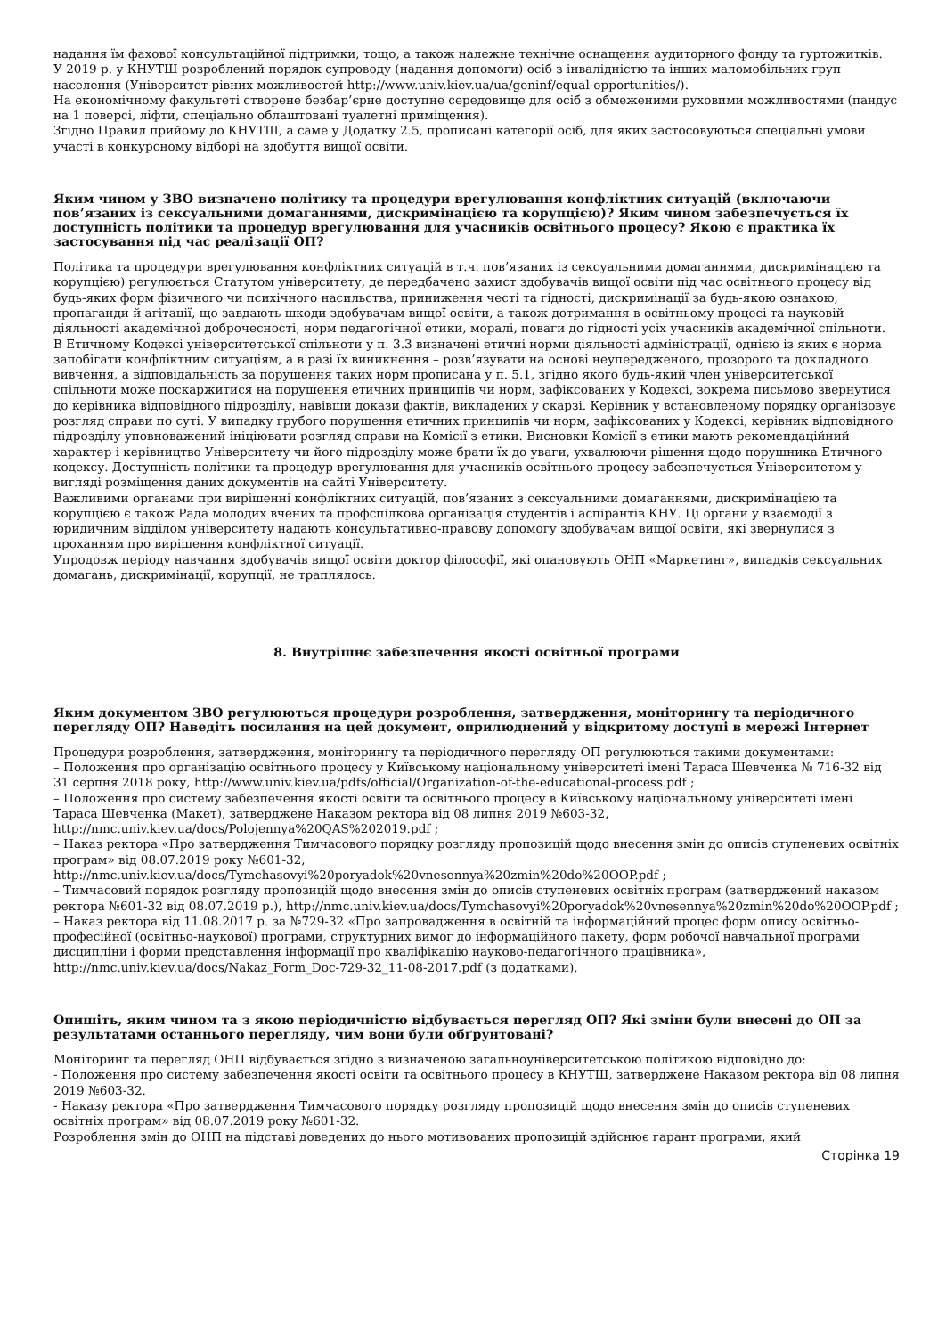надання їм фахової консультаційної підтримки, тощо, а також належне технічне оснащення аудиторного фонду та гуртожитків.
У 2019 р. у КНУТШ розроблений порядок супроводу (надання допомоги) осіб з інвалідністю та інших маломобільних груп населення (Університет рівних можливостей http://www.univ.kiev.ua/ua/geninf/equal-opportunities/).
На економічному факультеті створене безбар’єрне доступне середовище для осіб з обмеженими руховими можливостями (пандус на 1 поверсі, ліфти, спеціально облаштовані туалетні приміщення).
Згідно Правил прийому до КНУТШ, а саме у Додатку 2.5, прописані категорії осіб, для яких застосовуються спеціальні умови участі в конкурсному відборі на здобуття вищої освіти.
Яким чином у ЗВО визначено політику та процедури врегулювання конфліктних ситуацій (включаючи пов’язаних із сексуальними домаганнями, дискримінацією та корупцією)? Яким чином забезпечується їх доступність політики та процедур врегулювання для учасників освітнього процесу? Якою є практика їх застосування під час реалізації ОП?
Політика та процедури врегулювання конфліктних ситуацій в т.ч. пов’язаних із сексуальними домаганнями, дискримінацією та корупцією) регулюється Статутом університету, де передбачено захист здобувачів вищої освіти під час освітнього процесу від будь-яких форм фізичного чи психічного насильства, приниження честі та гідності, дискримінації за будь-якою ознакою, пропаганди й агітації, що завдають шкоди здобувачам вищої освіти, а також дотримання в освітньому процесі та науковій діяльності академічної доброчесності, норм педагогічної етики, моралі, поваги до гідності усіх учасників академічної спільноти.
В Етичному Кодексі університетської спільноти у п. 3.3 визначені етичні норми діяльності адміністрації, однією із яких є норма запобігати конфліктним ситуаціям, а в разі їх виникнення – розв’язувати на основі неупередженого, прозорого та докладного вивчення, а відповідальність за порушення таких норм прописана у п. 5.1, згідно якого будь-який член університетської спільноти може поскаржитися на порушення етичних принципів чи норм, зафіксованих у Кодексі, зокрема письмово звернутися до керівника відповідного підрозділу, навівши докази фактів, викладених у скарзі. Керівник у встановленому порядку організовує розгляд справи по суті. У випадку грубого порушення етичних принципів чи норм, зафіксованих у Кодексі, керівник відповідного підрозділу уповноважений ініціювати розгляд справи на Комісії з етики. Висновки Комісії з етики мають рекомендаційний характер і керівництво Університету чи його підрозділу може брати їх до уваги, ухвалюючи рішення щодо порушника Етичного кодексу. Доступність політики та процедур врегулювання для учасників освітнього процесу забезпечується Університетом у вигляді розміщення даних документів на сайті Університету.
Важливими органами при вирішенні конфліктних ситуацій, пов’язаних з сексуальними домаганнями, дискримінацією та корупцією є також Рада молодих вчених та профспілкова організація студентів і аспірантів КНУ. Ці органи у взаємодії з юридичним відділом університету надають консультативно-правову допомогу здобувачам вищої освіти, які звернулися з проханням про вирішення конфліктної ситуації.
Упродовж періоду навчання здобувачів вищої освіти доктор філософії, які опановують ОНП «Маркетинг», випадків сексуальних домагань, дискримінації, корупції, не траплялось.
8. Внутрішнє забезпечення якості освітньої програми
Яким документом ЗВО регулюються процедури розроблення, затвердження, моніторингу та періодичного перегляду ОП? Наведіть посилання на цей документ, оприлюднений у відкритому доступі в мережі Інтернет
Процедури розроблення, затвердження, моніторингу та періодичного перегляду ОП регулюються такими документами:
– Положення про організацію освітнього процесу у Київському національному університеті імені Тараса Шевченка № 716-32 від 31 серпня 2018 року, http://www.univ.kiev.ua/pdfs/official/Organization-of-the-educational-process.pdf ;
– Положення про систему забезпечення якості освіти та освітнього процесу в Київському національному університеті імені Тараса Шевченка (Макет), затверджене Наказом ректора від 08 липня 2019 №603-32, http://nmc.univ.kiev.ua/docs/Polojennya%20QAS%202019.pdf ;
– Наказ ректора «Про затвердження Тимчасового порядку розгляду пропозицій щодо внесення змін до описів ступеневих освітніх програм» від 08.07.2019 року №601-32, http://nmc.univ.kiev.ua/docs/Tymchasovyi%20poryadok%20vnesennya%20zmin%20do%20OOP.pdf ;
– Тимчасовий порядок розгляду пропозицій щодо внесення змін до описів ступеневих освітніх програм (затверджений наказом ректора №601-32 від 08.07.2019 р.), http://nmc.univ.kiev.ua/docs/Tymchasovyi%20poryadok%20vnesennya%20zmin%20do%20OOP.pdf ;
– Наказ ректора від 11.08.2017 р. за №729-32 «Про запровадження в освітній та інформаційний процес форм опису освітньо-професійної (освітньо-наукової) програми, структурних вимог до інформаційного пакету, форм робочої навчальної програми дисципліни і форми представлення інформації про кваліфікацію науково-педагогічного працівника», http://nmc.univ.kiev.ua/docs/Nakaz_Form_Doc-729-32_11-08-2017.pdf (з додатками).
Опишіть, яким чином та з якою періодичністю відбувається перегляд ОП? Які зміни були внесені до ОП за результатами останнього перегляду, чим вони були обґрунтовані?
Моніторинг та перегляд ОНП відбувається згідно з визначеною загальноуніверситетською політикою відповідно до:
- Положення про систему забезпечення якості освіти та освітнього процесу в КНУТШ, затверджене Наказом ректора від 08 липня 2019 №603-32.
- Наказу ректора «Про затвердження Тимчасового порядку розгляду пропозицій щодо внесення змін до описів ступеневих освітніх програм» від 08.07.2019 року №601-32.
Розроблення змін до ОНП на підставі доведених до нього мотивованих пропозицій здійснює гарант програми, який
Сторінка 19